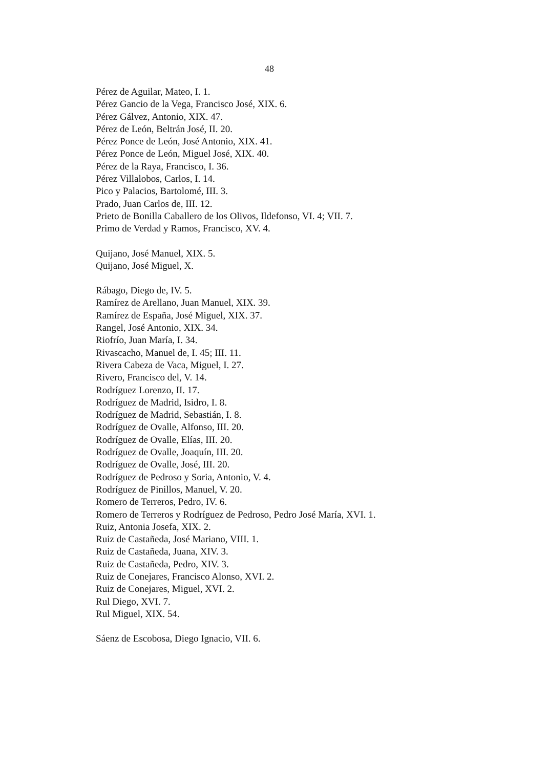48
Pérez de Aguilar, Mateo, I. 1.
Pérez Gancio de la Vega, Francisco José, XIX. 6.
Pérez Gálvez, Antonio, XIX. 47.
Pérez de León, Beltrán José, II. 20.
Pérez Ponce de León, José Antonio, XIX. 41.
Pérez Ponce de León, Miguel José, XIX. 40.
Pérez de la Raya, Francisco, I. 36.
Pérez Villalobos, Carlos, I. 14.
Pico y Palacios, Bartolomé, III. 3.
Prado, Juan Carlos de, III. 12.
Prieto de Bonilla Caballero de los Olivos, Ildefonso, VI. 4; VII. 7.
Primo de Verdad y Ramos, Francisco, XV. 4.
Quijano, José Manuel, XIX. 5.
Quijano, José Miguel, X.
Rábago, Diego de, IV. 5.
Ramírez de Arellano, Juan Manuel, XIX. 39.
Ramírez de España, José Miguel, XIX. 37.
Rangel, José Antonio, XIX. 34.
Riofrío, Juan María, I. 34.
Rivascacho, Manuel de, I. 45; III. 11.
Rivera Cabeza de Vaca, Miguel, I. 27.
Rivero, Francisco del, V. 14.
Rodríguez Lorenzo, II. 17.
Rodríguez de Madrid, Isidro, I. 8.
Rodríguez de Madrid, Sebastián, I. 8.
Rodríguez de Ovalle, Alfonso, III. 20.
Rodríguez de Ovalle, Elías, III. 20.
Rodríguez de Ovalle, Joaquín, III. 20.
Rodríguez de Ovalle, José, III. 20.
Rodríguez de Pedroso y Soria, Antonio, V. 4.
Rodríguez de Pinillos, Manuel, V. 20.
Romero de Terreros, Pedro, IV. 6.
Romero de Terreros y Rodríguez de Pedroso, Pedro José María, XVI. 1.
Ruiz, Antonia Josefa, XIX. 2.
Ruiz de Castañeda, José Mariano, VIII. 1.
Ruiz de Castañeda, Juana, XIV. 3.
Ruiz de Castañeda, Pedro, XIV. 3.
Ruiz de Conejares, Francisco Alonso, XVI. 2.
Ruiz de Conejares, Miguel, XVI. 2.
Rul Diego, XVI. 7.
Rul Miguel, XIX. 54.
Sáenz de Escobosa, Diego Ignacio, VII. 6.